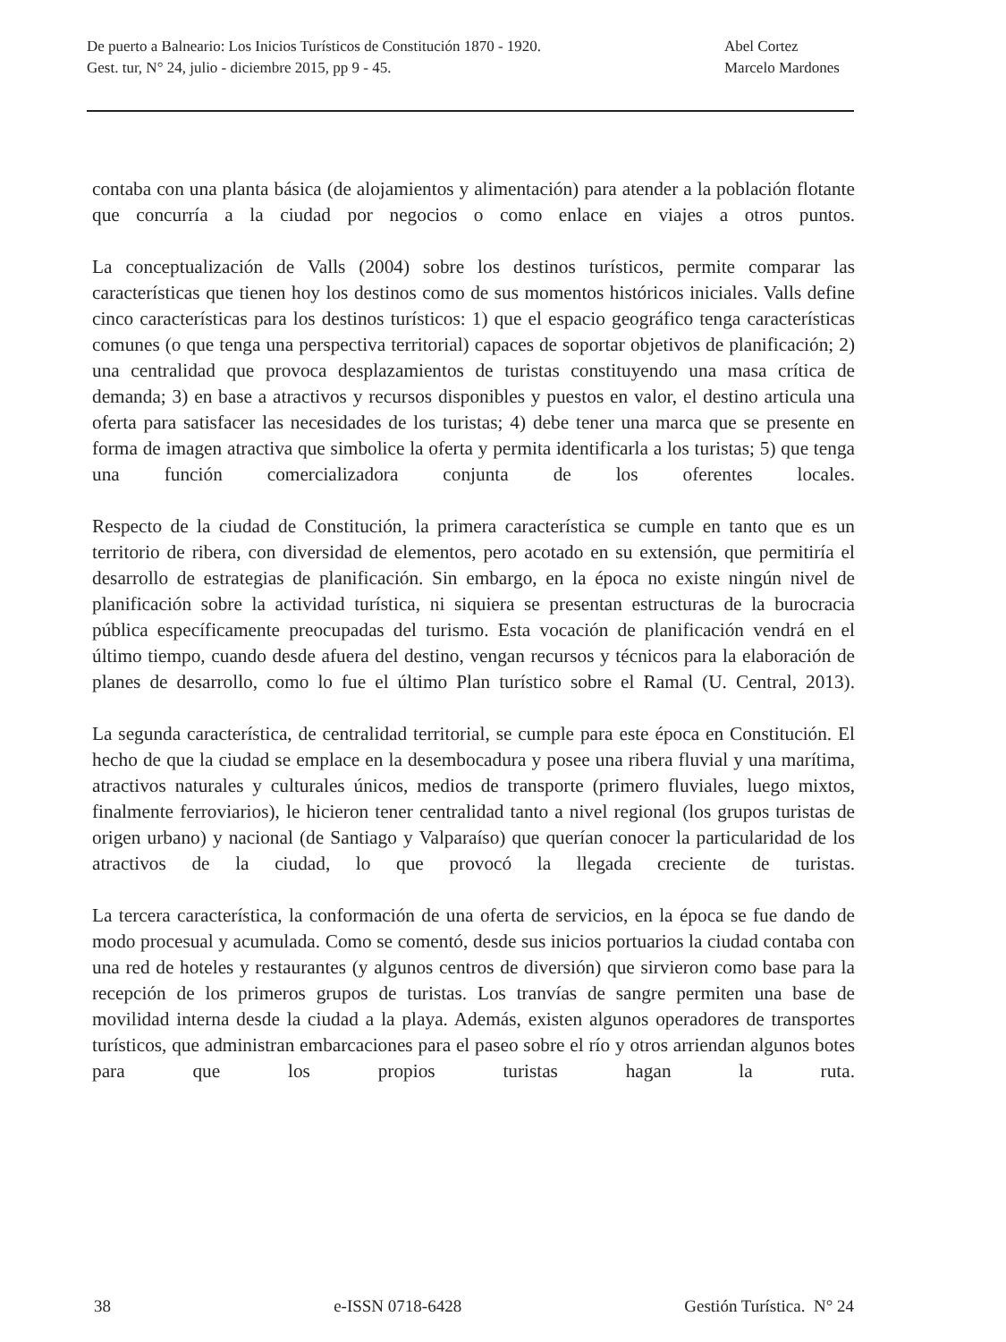De puerto a Balneario: Los Inicios Turísticos de Constitución 1870 - 1920. Abel Cortez
Gest. tur, N° 24, julio - diciembre 2015, pp 9 - 45. Marcelo Mardones
contaba con una planta básica (de alojamientos y alimentación) para atender a la población flotante que concurría a la ciudad por negocios o como enlace en viajes a otros puntos.
La conceptualización de Valls (2004) sobre los destinos turísticos, permite comparar las características que tienen hoy los destinos como de sus momentos históricos iniciales. Valls define cinco características para los destinos turísticos: 1) que el espacio geográfico tenga características comunes (o que tenga una perspectiva territorial) capaces de soportar objetivos de planificación; 2) una centralidad que provoca desplazamientos de turistas constituyendo una masa crítica de demanda; 3) en base a atractivos y recursos disponibles y puestos en valor, el destino articula una oferta para satisfacer las necesidades de los turistas; 4) debe tener una marca que se presente en forma de imagen atractiva que simbolice la oferta y permita identificarla a los turistas; 5) que tenga una función comercializadora conjunta de los oferentes locales.
Respecto de la ciudad de Constitución, la primera característica se cumple en tanto que es un territorio de ribera, con diversidad de elementos, pero acotado en su extensión, que permitiría el desarrollo de estrategias de planificación. Sin embargo, en la época no existe ningún nivel de planificación sobre la actividad turística, ni siquiera se presentan estructuras de la burocracia pública específicamente preocupadas del turismo. Esta vocación de planificación vendrá en el último tiempo, cuando desde afuera del destino, vengan recursos y técnicos para la elaboración de planes de desarrollo, como lo fue el último Plan turístico sobre el Ramal (U. Central, 2013).
La segunda característica, de centralidad territorial, se cumple para este época en Constitución. El hecho de que la ciudad se emplace en la desembocadura y posee una ribera fluvial y una marítima, atractivos naturales y culturales únicos, medios de transporte (primero fluviales, luego mixtos, finalmente ferroviarios), le hicieron tener centralidad tanto a nivel regional (los grupos turistas de origen urbano) y nacional (de Santiago y Valparaíso) que querían conocer la particularidad de los atractivos de la ciudad, lo que provocó la llegada creciente de turistas.
La tercera característica, la conformación de una oferta de servicios, en la época se fue dando de modo procesual y acumulada. Como se comentó, desde sus inicios portuarios la ciudad contaba con una red de hoteles y restaurantes (y algunos centros de diversión) que sirvieron como base para la recepción de los primeros grupos de turistas. Los tranvías de sangre permiten una base de movilidad interna desde la ciudad a la playa. Además, existen algunos operadores de transportes turísticos, que administran embarcaciones para el paseo sobre el río y otros arriendan algunos botes para que los propios turistas hagan la ruta.
38 e-ISSN 0718-6428 Gestión Turística. N° 24